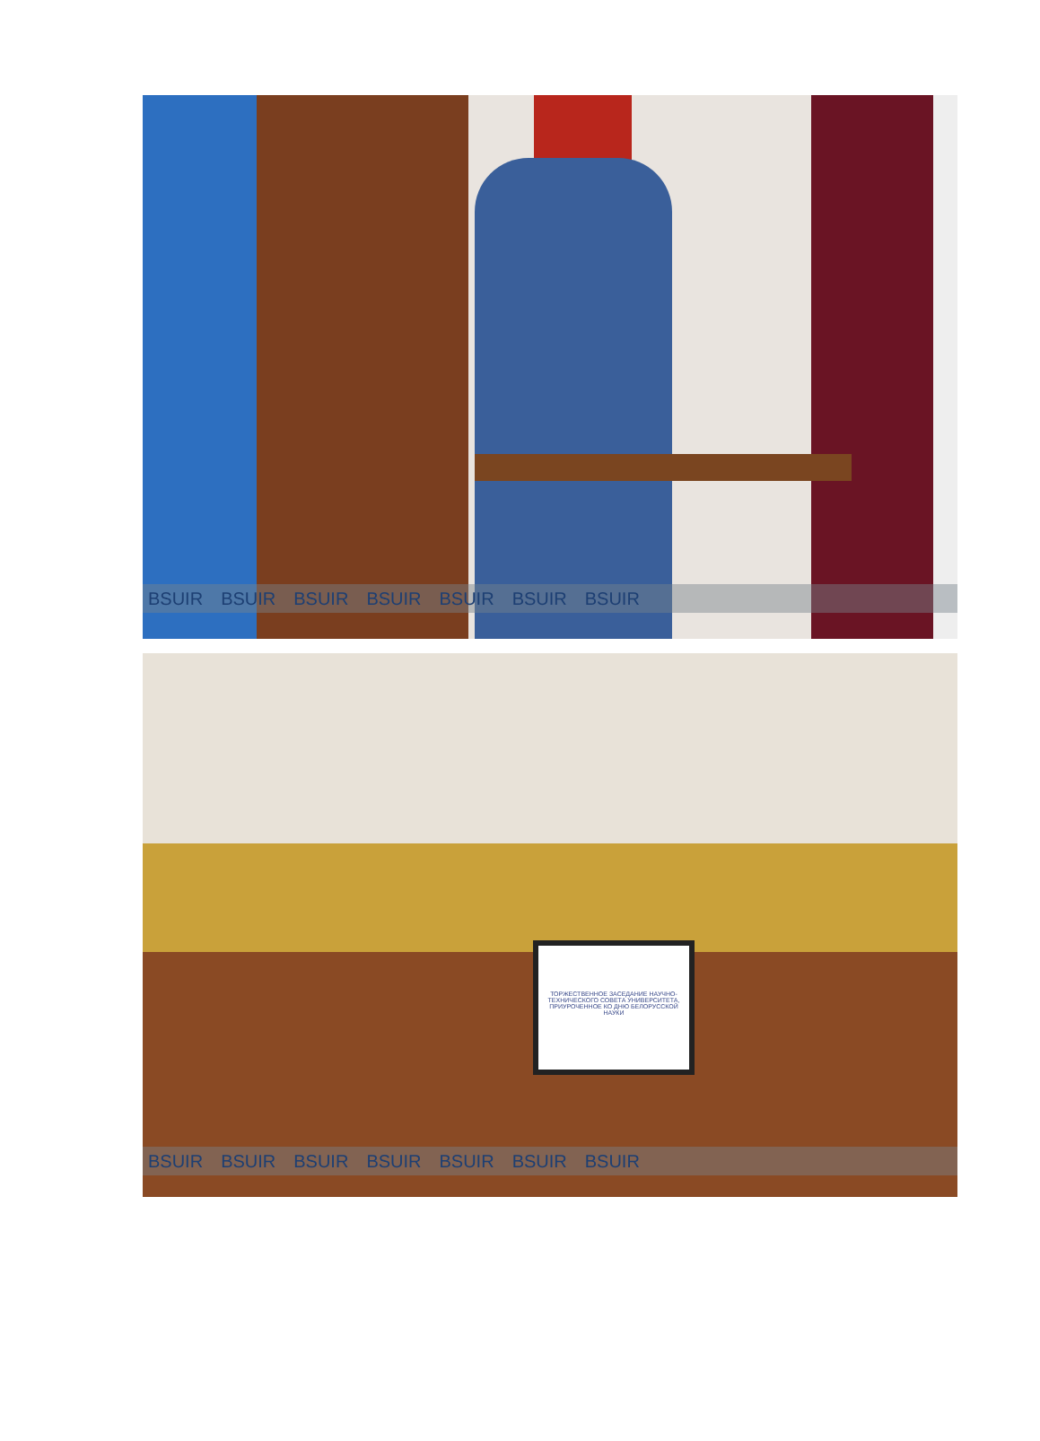BSUIR BSUIR BSUIR BSUIR BSUIR BSUIR BSUIR
ТОРЖЕСТВЕННОЕ ЗАСЕДАНИЕ НАУЧНО-ТЕХНИЧЕСКОГО СОВЕТА УНИВЕРСИТЕТА, ПРИУРОЧЕННОЕ КО ДНЮ БЕЛОРУССКОЙ НАУКИ
BSUIR BSUIR BSUIR BSUIR BSUIR BSUIR BSUIR